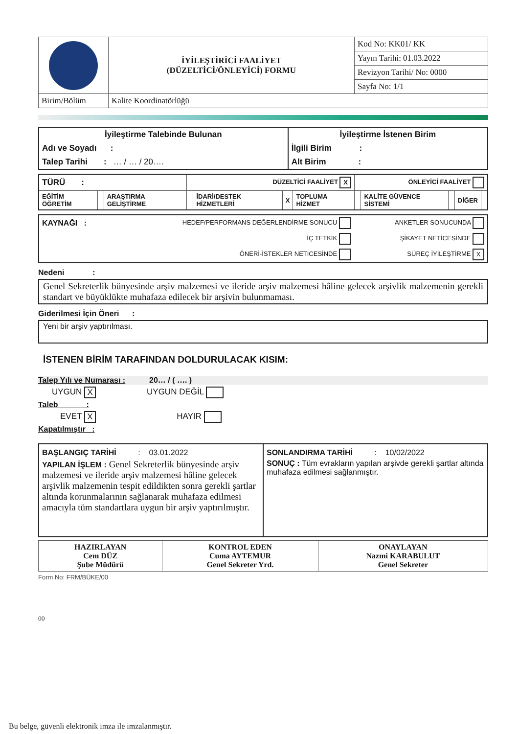| | İYİLEŞTİRİCİ FAALİYET (DÜZELTİCİ/ÖNLEYİCİ) FORMU | Kod No: KK01/ KK |
| | | Yayın Tarihi: 01.03.2022 |
| | | Revizyon Tarihi/ No: 0000 |
| | | Sayfa No: 1/1 |
| Birim/Bölüm | Kalite Koordinatörlüğü | |
| İyileştirme Talebinde Bulunan | İyileştirme İstenen Birim |
| Adı ve Soyadı : | İlgili Birim : |
| Talep Tarihi : … / … / 20…. | Alt Birim : |
| TÜRÜ : | | | DÜZELTİCİ FAALİYET X | | | | ÖNLEYİCİ FAALİYET | | | | |
| EĞİTİM ÖĞRETİM | | ARAŞTIRMA GELİŞTİRME | | İDARİ/DESTEK HİZMETLERİ | X | TOPLUMA HİZMET | | KALİTE GÜVENCE SİSTEMİ | | DİĞER | |
| KAYNAĞI : | HEDEF/PERFORMANS DEĞERLENDİRME SONUCU | ANKETLER SONUCUNDA |
| | İÇ TETKİK | ŞİKAYET NETİCESİNDE |
| | ÖNERİ-İSTEKLER NETİCESİNDE | SÜREÇ İYİLEŞTİRME X |
Nedeni :
Genel Sekreterlik bünyesinde arşiv malzemesi ve ileride arşiv malzemesi hâline gelecek arşivlik malzemenin gerekli standart ve büyüklükte muhafaza edilecek bir arşivin bulunmaması.
Giderilmesi İçin Öneri :
Yeni bir arşiv yaptırılması.
İSTENEN BİRİM TARAFINDAN DOLDURULACAK KISIM:
Talep Yılı ve Numarası : 20… / ( …. )
UYGUN X UYGUN DEĞİL
Taleb :
EVET X HAYIR
Kapatılmıştır :
| BAŞLANGIÇ TARİHİ : 03.01.2022 YAPILAN İŞLEM : Genel Sekreterlik bünyesinde arşiv malzemesi ve ileride arşiv malzemesi hâline gelecek arşivlik malzemenin tespit edildikten sonra gerekli şartlar altında korunmalarının sağlanarak muhafaza edilmesi amacıyla tüm standartlara uygun bir arşiv yaptırılmıştır. | SONLANDIRMA TARİHİ : 10/02/2022 SONUÇ : Tüm evrakların yapılan arşivde gerekli şartlar altında muhafaza edilmesi sağlanmıştır. |
| HAZIRLAYAN Cem DÜZ Şube Müdürü | KONTROL EDEN Cuma AYTEMUR Genel Sekreter Yrd. | ONAYLAYAN Nazmi KARABULUT Genel Sekreter |
Form No: FRM/BÜKE/00
00
Bu belge, güvenli elektronik imza ile imzalanmıştır.